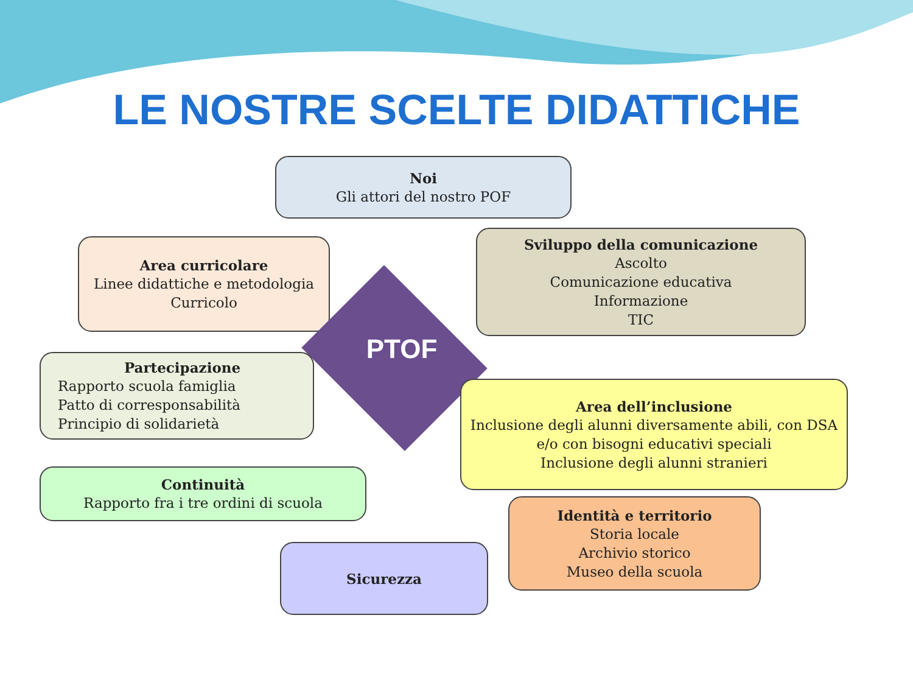LE NOSTRE SCELTE DIDATTICHE
Noi
Gli attori del nostro POF
Area curricolare
Linee didattiche e metodologia
Curricolo
Sviluppo della comunicazione
Ascolto
Comunicazione educativa
Informazione
TIC
PTOF
Partecipazione
Rapporto scuola famiglia
Patto di corresponsabilità
Principio di solidarietà
Area dell’inclusione
Inclusione degli alunni diversamente abili, con DSA e/o con bisogni educativi speciali
Inclusione degli alunni stranieri
Continuità
Rapporto fra i tre ordini di scuola
Identità e territorio
Storia locale
Archivio storico
Museo della scuola
Sicurezza